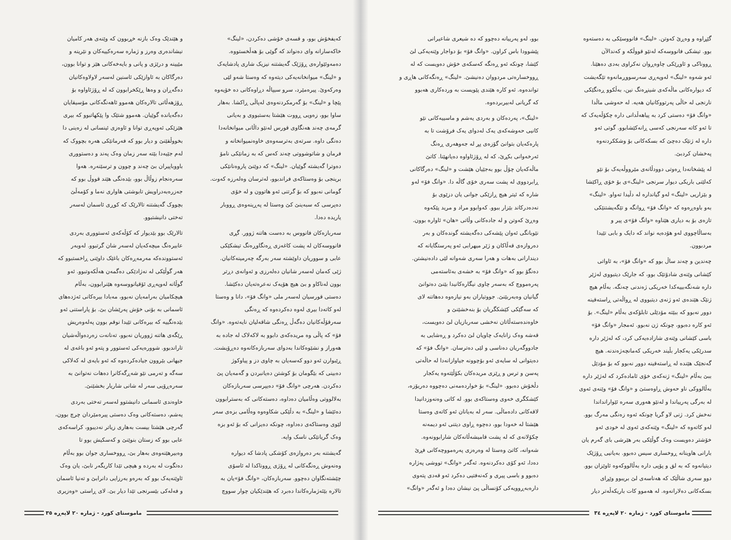گێڕاوە و وەڕێ کەوتن. «لینگ» فانووسێکی بە دەستەوە
بوو. تیشکی فانووسەکە لەنێو قووڵکە و کەندالآن
ڕووناکی و ئاوڕێکی چاوەڕوان نەکراوی بەدی دەهێنا.
ئەو شەوە «لینگ» لەوپەڕی سەرسووڕمانەوە تێگەیشت
کە دیوارەکانی ماڵەکەی شینڕەنگ نین، بەڵکوو ڕەنگێکی
نارنجی لە حاڵی پەرتووکانیان هەیە. لە حەوشی ماڵدا
«وانگ فۆ» دەستی کرد بە پیاهەڵدانی دارە چکۆڵەیەک کە
تا ئەو کاتە سەرنجی کەسی ڕانەکێشابوو. گوتی ئەو
دارە لە ژنێک دەچێ کە بسکەکانی بۆ وشککردنەوە
پەخشان کردبێ.
لە پێشخانەدا ڕەوتی دوودڵانەی مێرووڵەیەک بۆ نێو
کەلێنی باریکی دیوار سرنجی «لینگ»ی بۆ خۆی ڕاکێشا
و بێزاریی «لینگ» لەو گیاندارە لە دڵیدا تەواو. «لینگ»
بەو باوەڕەوە کە «وانگ فۆ» ڕوانگە و تێگەیشتنێکی
تازەی بۆ بە دیاری هێناوە «وانگ فۆ»ی پیر و
بەساڵاچووی لەو هۆدەیە نواند کە دایک و بابی تێیدا
مردبوون.
چەندین و چەند ساڵ بوو کە «وانگ فۆ»، بە ئاواتی
کێشانی وێنەی شادۆتێک بوو، کە جارێک دیتبووی لەژێر
دارە شەنگەبییەکدا خەریکی ژەندنی چەنگە. بەڵام هیچ
ژنێک هێندەی ئەو ژنەی دیتبووی لە ڕواڵەتی ڕاستەقینە
دوور نەبوو کە ببێتە مۆدێلی تابلۆکەی بەڵام «لینگ». بۆ
ئەو کارە دەبوو، چونکە ژن نەبوو. ئەمجار «وانگ فۆ»
باسی کێشانی وێنەی شازادەیەکی کرد، کە لەژێر دارە
سدرێکی یەکجار بڵیند خەریکی کەمانچەژەندنە. هیچ
گەنجێک هێندە لە ڕاستەقینە دوور نەبوو کە بۆ مۆدێل
ببێ بەڵام «لینگ» ژنەکەی خۆی ئامادەکرد کە لەژێر دارە
بەڵالووکی ناو حەوش ڕاوەستێ و «وانگ فۆ» وێنەی ئەوی
لە بەرگی پەرییاندا و لەنێو هەوری سەرە ئێوارانداندا
نەخش کرد. ژنی لاو گریا چونکە ئەوە زەنگی مەرگ بوو.
لەو کاتەوە کە «لینگ» وێنەکەی ئەوی لە خودی ئەو
خۆشتر دەویست وەک گوڵێکی بەر هێرشی بای گەرم یان
بارانی هاوینانە ڕوخساری سیس دەبوو. بەیانیی ڕۆژێک
دیتیانەوە کە بە لق و پۆپی دارە بەڵالووکەوە ئاوێزان بوو.
دوو سەری شاڵێک کە هەناسەی لێ بریبوو وێڕای
بسکەکانی دەلارانەوە. لە هەموو کات باریکەڵەتر دیار
بوو، لەو پەرییانە دەچوو کە دە شیعری شاعیرانی
پێشوودا باس کراون. «وانگ فۆ» بۆ دواجار وێنەیەکی لێ
کێشا، چونکە ئەو ڕەنگە کەسکەی خۆش دەویست کە لە
ڕووخسارەتی مردووان دەنیشێ. «لینگ» ڕەنگەکانی هاڕی و
تواندەوە. ئەو کارە هێندی پێویست بە وردەکاری هەبوو
کە گریانی لەبیربردەوە.
«لینگ»، پەردەکان و بەردی یەشم و ماسییەکانی نێو
کانیی حەوشەکەی یەک لەدوای یەک فرۆشت تا بە
پارەکەیان بتوانێ گۆزەی پڕ لە جەوهەری ڕەنگ
ئەرخەوانی بکڕێ، کە لە ڕۆژئاواوە دەیانهێنا. کاتێ
ماڵەکەیان چۆڵ بوو بەجێیان هێشت و «لینگ» دەرگاکانی
ڕابردووی لە پشت سەری خۆی گاڵە دا. «وانگ فۆ» لەو
شارە کە ئیتر هیچ ڕازێکی جوانی یان دزێوی بۆ
نەدەدرکاند بێزار ببوو. کەوابوو مراد و مرید پێکەوە
وەڕێ کەوتن و لە جادەکانی وڵاتی «هان» ئاوارە بوون.
نێوبانگی ئەوان پێشەکی دەگەیشتە گوندەکان و بەر
دەروازەی قەڵاکان و ژێر میهرابی ئەو پەرستگایانە کە
دیندارانی بەهات و هەرا سەری شەوانە لێی دادەنیشتن.
دەنگۆ بوو کە «وانگ فۆ» بە خشەی بەئاستەمی
پەرەمووچ کە بەسەر چاوی نیگارەکانیدا بێنێ دەتوانێ
گیانیان وەبەربێنێ. جووتیاران بەو نیازەوە دەهاتنە لای
کە سەگێکی کێشکگریان بۆ بنەخشێنێ و
خاوەندەستەڵاتان نەخشی سەربازیان لێ دەویست،
قەشە وەک زانایەک چاویان لێ دەکرد و ڕەشایی بە
جادووگەریان دەناسی و لێی دەترسان. «وانگ فۆ» کە
دەیتوانی لە سایەی ئەو بۆچوونە جیاوازانەدا لە حاڵەتی
پەسن و ترس و ڕێزی مریدەکان بکۆڵێتەوە یەکجار
دڵخۆش دەبوو. «لینگ» بۆ خواردەمەنی دەچووە دەریۆزە،
کێشکگری خەوی وەستاکەی بوو. لە کاتی وەنەوزدانیدا
لاقەکانی دادەماڵی. سەر لە بەیانان ئەو کاتەی وەستا
هێشتا لە خەودا بوو، دەچوە ڕاوی دیتنی ئەو دیمەنە
چکۆلانەی کە لە پشت قامیشەڵانەکان شارابوونەوە.
شەوانە، کاتێ وەستا لە وەرەزی پەرەمووچەکانی فڕێ
دەدا، ئەو کۆی دەکردنەوە. ئەگەر «وانگ» تووشی پەژارە
دەبوو و باسی پیری و کەنەفتیی دەکرد ئەو قەدی پتەوی
دارەبەڕوویەکی کۆنساڵی پێ نیشان دەدا و ئەگەر «وانگ»
ماموستای کورد - ژمارە ٢٠ لاپەڕە ٣٤
کەیفخۆش بوو، و قسەی خۆشی دەکردن، «لینگ»
خاکەسارانە وای دەنواند کە گوێی بۆ هەڵخستووە.
دەمەوئێوارەی ڕۆژێک گەیشتنە نیزیک شاری پادشایەک
و «لینگ» میوانخانەیەکی دیتەوە کە وەستا شەو لێی
وەرکەوێ. پیرەمێرد، سرو سیپاڵە دڕاوەکانی دە خۆیەوە
پێچا و «لینگ» بۆ گەرمکردنەوەی لەپاڵی ڕاکشا. بەهار
ساوا بوو، زەویی ڕووت هێشتا بەستبووی و بەیانی
گرمەی چەند هەنگاوی قورس لەنێو داڵانی میوانخانەدا
دەنگی داوە. سرتەی بەترسەوەی خاوەنمیوانخانە و
فرمان و شاتوشووتی چەند کەس کە بە زمانێکی نامۆ
دەوترا گەیشتە گوێیان. «لینگ» کە دوێنێ پاروەنانێکی
برینجی بۆ وەستاکەی فراندبوو، لەترسان وەلەرزە کەوت.
گومانی نەبوو کە بۆ گرتنی ئەو هاتوون و لە خۆی
دەپرسی کە سبەینێ کێ وەستا لە پەڕینەوەی ڕووبار
یاریدە دەدا.
سەربازەکان فانووس بە دەست هاتنە ژوور. گڕی
فانووسەکان لە پشت کاغەزی ڕەنگاوڕەنگ تیشکێکی
عابی و سووریان داوێشتە سەر بەرگە چەرمینەکانیان.
ژێی کەمان لەسەر شانیان دەلەرزی و ئەوانەی دڕتر
بوون لەناکاو و بێ هیچ هۆیەک نەعرەتەیان دەکێشا.
دەستی قورسیان لەسەر ملی «وانگ فۆ»، دانا و وەستا
لەو کاتەدا بیری لەوە دەکردەوە کە ڕەنگی
سەرقۆڵەکانیان دەگەڵ ڕەنگی شاقەلیان نایەتەوە. «وانگ
فۆ» کە پاڵی وە مریدەکەی دابوو بە لاکەلاک لە جادە بە
هەوراز و نشێوەکاندا بەدوای سەربازەکانەوە دەڕۆیشت.
ڕێبوارن ئەو دوو کەسەیان بە چاوی دز و پیاوکوژ
دەبینی کە بێگومان بۆ کوشتن دەیانبردن و گەمەیان پێ
دەکردن. هەرچی «وانگ فۆ» دەیپرسی سەربازەکان
بەلالووتی وەڵامیان دەداوە، دەستەکانی کە بەسترابوون
دەئێشا و «لینگ» بە دڵێکی شکاوەوە وەڵامی بزەی سەر
لێوی وەستاکەی دەداوە، چونکە دەیزانی کە بۆ ئەو بزە
وەک گریانێکی ناسک وایە.
گەیشتنە بەر دەروازەی کۆشکی پادشا کە دیوارە
وەنەوش ڕەنگەکانی لە ڕۆژی ڕووناکدا لە ئاسۆی
چێشتەنگاوان دەچوو. سەربازەکان، «وانگ فۆ»یان بە
تالارە بێئەژمارەکاندا دەبرد کە هێندێکیان چوار سووچ
و هێندێک وەک بازنە خڕبوون کە وێنەی هەر کامیان
نیشاندەری وەرز و ژمارە سەرەکییەکان و نێرینە و
مێیینە و درێژی و پانی و بایەخەکانی هێز و توانا بوون،
دەرگاکان بە ئاوازێکی ئاسنین لەسەر لاولاوەکانیان
دەگەڕان و وەها ڕێکخرابوون کە لە ڕۆژئاواوە بۆ
ڕۆژهەڵاتی تالارەکان هەموو ئاهەنگەکانی مۆسیقایان
دەگەیاندە گوێیان. هەموو شتێک وا پێکهاتبوو کە بیری
هێزێکی ئەوپەڕی توانا و ئاوەزی ئینسانی لە زەینی دا
بخووڵقێنێ و دیار بوو کە فەرمانێکی هەرە بچووک کە
لەم جێیەدا بێتە سەر زمان وەک پەند و دەستووری
باووباپیران بێ چەند و چوون و ترسێنەرە. هەوا
سەرەنجام زوڵاڵ بوو، بێدەنگی هێند قووڵ بوو کە
جەزرەبەدراویش تابوشتی هاواری نەما و کۆمەڵێ
بچووک گەیشتنە تالارێک کە کوڕی ئاسمان لەسەر
تەختی دانیشتبوو.
تالارێک بوو بێدیوار کە کۆڵەکەی ئەستووری بەردی
عابیرەنگ میچەکەیان لەسەر شان گرتبوو. لەوبەر
ئەستووندەکە مەرمەڕەکان باغێک داوێنی ڕاخستبوو کە
هەر گوڵێکی لە نەژادێکی دەگمەن هەڵکەوتبوو. ئەو
گوڵانە لەوپەڕی ئۆقیانووسەوە هێنرابوون، بەڵام
هیچکامیان بەرامەیان نەبوو، مەبادا بیرەکانی ئەژدەهای
ئاسمانی بە بۆنی خۆش پەرێشان بێ. بۆ پاراستنی ئەو
بێدەنگییە کە بیرەکانی تێیدا نوقم بوون پەلەوەریش
ڕێگەی هاتنە ژووریان نەبوو، تەنانەت زەردەواڵەشیان
تاراندبوو. شوورەیەکی ئەستوور و پتەو ئەو باغەی لە
جیهانی بێروون جیادەکردەوە کە ئەو بایەی لە کەلاکی
سەگە و تەرمی نێو شەڕگەکانرا دەهات نەتوانێ بە
سەرەڕۆیی سەر لە شانی شاریار بخشێنێ.
خاوەندی ئاسمانی دانیشتوو لەسەر تەختی بەردی
یەشم، دەستەکانی وەک دەستی پیرەمێردان چرچ بوون،
گەرچی هێشتا بیست بەهاری زیاتر نەدیبوو، کراسەکەی
عابی بوو کە زستان بنوێنێ و کەسکیش بوو تا
وەبیرهێنەوەی بەهار بێ، ڕووخساری جوان بوو بەڵام
دەتگوت لە بەردە و هیچی تێدا کاریگەر نابێ، یان وەک
ئاوێنەیەک بوو کە بەرەو بەرزایی دانرابێ و تەنیا ئاسمان
و فەلەکی بێسرنجی تێدا دیار بێ. لای ڕاستی «وەزیری
ماموستای کورد - ژمارە ٢٠ لاپەڕە ٣٥